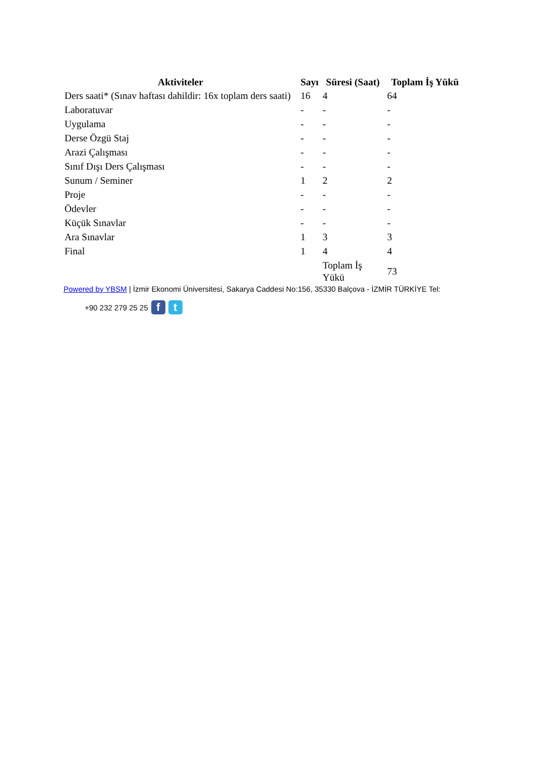| Aktiviteler | Sayı | Süresi (Saat) | Toplam İş Yükü |
| --- | --- | --- | --- |
| Ders saati* (Sınav haftası dahildir: 16x toplam ders saati) | 16 | 4 | 64 |
| Laboratuvar | - | - | - |
| Uygulama | - | - | - |
| Derse Özgü Staj | - | - | - |
| Arazi Çalışması | - | - | - |
| Sınıf Dışı Ders Çalışması | - | - | - |
| Sunum / Seminer | 1 | 2 | 2 |
| Proje | - | - | - |
| Ödevler | - | - | - |
| Küçük Sınavlar | - | - | - |
| Ara Sınavlar | 1 | 3 | 3 |
| Final | 1 | 4 | 4 |
| | | Toplam İş Yükü | 73 |
Powered by YBSM | İzmir Ekonomi Üniversitesi, Sakarya Caddesi No:156, 35330 Balçova - İZMİR TÜRKİYE Tel:
+90 232 279 25 25 f t